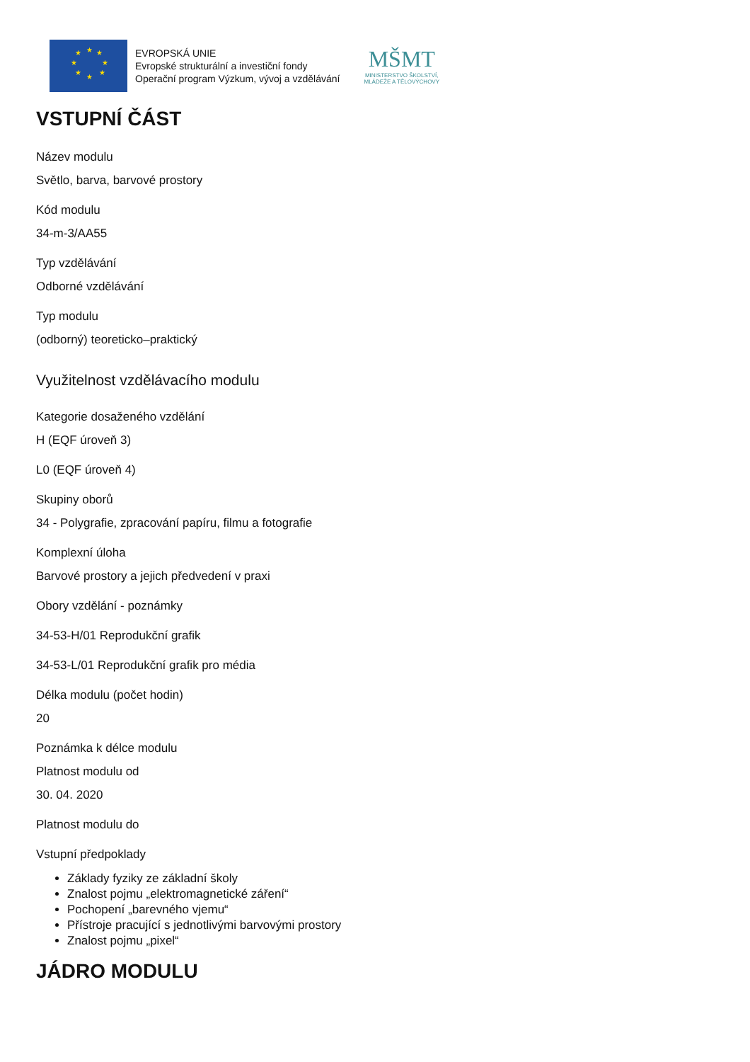★
★
★
★
★
★
★
★
EVROPSKÁ UNIE
Evropské strukturální a investiční fondy
Operační program Výzkum, vývoj a vzdělávání
MŠMT
MINISTERSTVO ŠKOLSTVÍ,
MLÁDEŽE A TĚLOVÝCHOVY
VSTUPNÍ ČÁST
Název modulu
Světlo, barva, barvové prostory
Kód modulu
34-m-3/AA55
Typ vzdělávání
Odborné vzdělávání
Typ modulu
(odborný) teoreticko–praktický
Využitelnost vzdělávacího modulu
Kategorie dosaženého vzdělání
H (EQF úroveň 3)
L0 (EQF úroveň 4)
Skupiny oborů
34 - Polygrafie, zpracování papíru, filmu a fotografie
Komplexní úloha
Barvové prostory a jejich předvedení v praxi
Obory vzdělání - poznámky
34-53-H/01 Reprodukční grafik
34-53-L/01 Reprodukční grafik pro média
Délka modulu (počet hodin)
20
Poznámka k délce modulu
Platnost modulu od
30. 04. 2020
Platnost modulu do
Vstupní předpoklady
Základy fyziky ze základní školy
Znalost pojmu „elektromagnetické záření“
Pochopení „barevného vjemu“
Přístroje pracující s jednotlivými barvovými prostory
Znalost pojmu „pixel“
JÁDRO MODULU